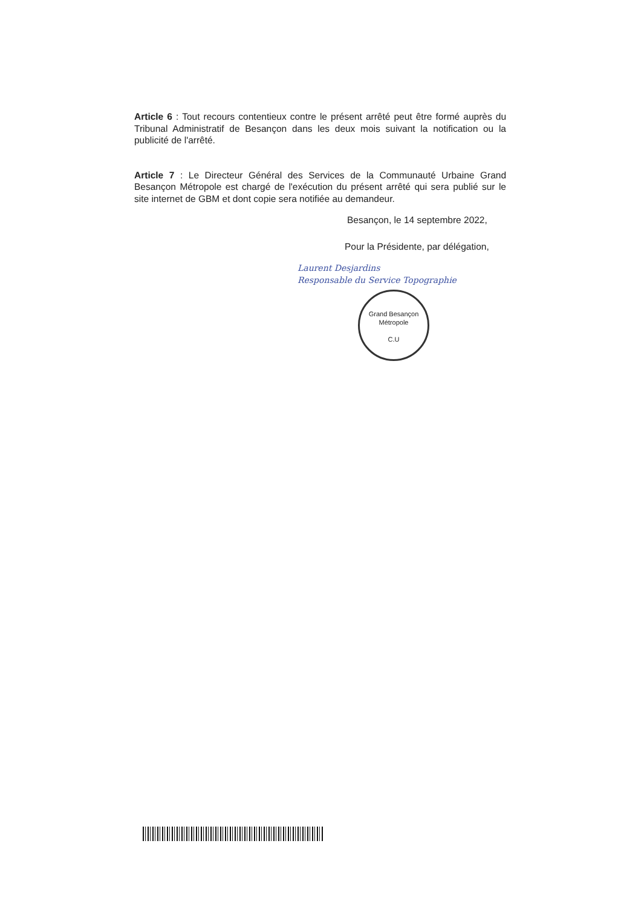Article 6 : Tout recours contentieux contre le présent arrêté peut être formé auprès du Tribunal Administratif de Besançon dans les deux mois suivant la notification ou la publicité de l'arrêté.
Article 7 : Le Directeur Général des Services de la Communauté Urbaine Grand Besançon Métropole est chargé de l'exécution du présent arrêté qui sera publié sur le site internet de GBM et dont copie sera notifiée au demandeur.
Besançon, le 14 septembre 2022,
Pour la Présidente, par délégation,
Laurent Desjardins
Responsable du Service Topographie
Grand Besançon Métropole
C.U